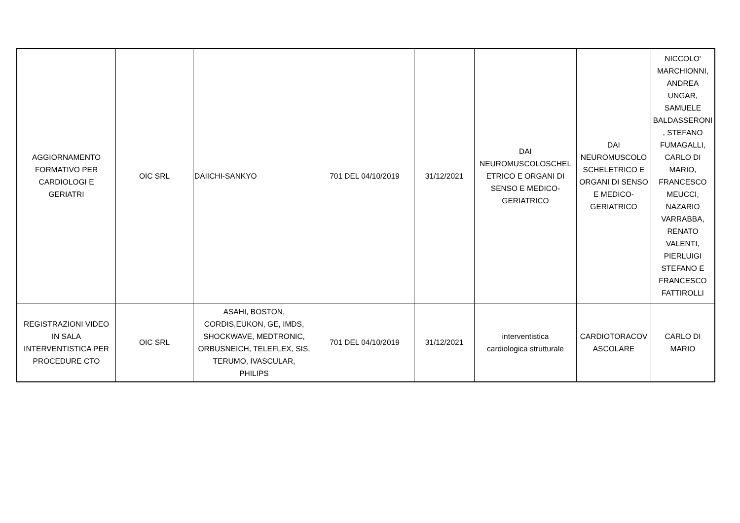| AGGIORNAMENTO FORMATIVO PER CARDIOLOGI E GERIATRI | OIC SRL | DAIICHI-SANKYO | 701 DEL 04/10/2019 | 31/12/2021 | DAI NEUROMUSCOLOSCHEL ETRICO E ORGANI DI SENSO E MEDICO- GERIATRICO | DAI NEUROMUSCOLO SCHELETRICO E ORGANI DI SENSO E MEDICO- GERIATRICO | NICCOLO' MARCHIONNI, ANDREA UNGAR, SAMUELE BALDASSERONI , STEFANO FUMAGALLI, CARLO DI MARIO, FRANCESCO MEUCCI, NAZARIO VARRABBA, RENATO VALENTI, PIERLUIGI STEFANO E FRANCESCO FATTIROLLI |
| REGISTRAZIONI VIDEO IN SALA INTERVENTISTICA PER PROCEDURE CTO | OIC SRL | ASAHI, BOSTON, CORDIS,EUKON, GE, IMDS, SHOCKWAVE, MEDTRONIC, ORBUSNEICH, TELEFLEX, SIS, TERUMO, IVASCULAR, PHILIPS | 701 DEL 04/10/2019 | 31/12/2021 | interventistica cardiologica strutturale | CARDIOTORACOV ASCOLARE | CARLO DI MARIO |